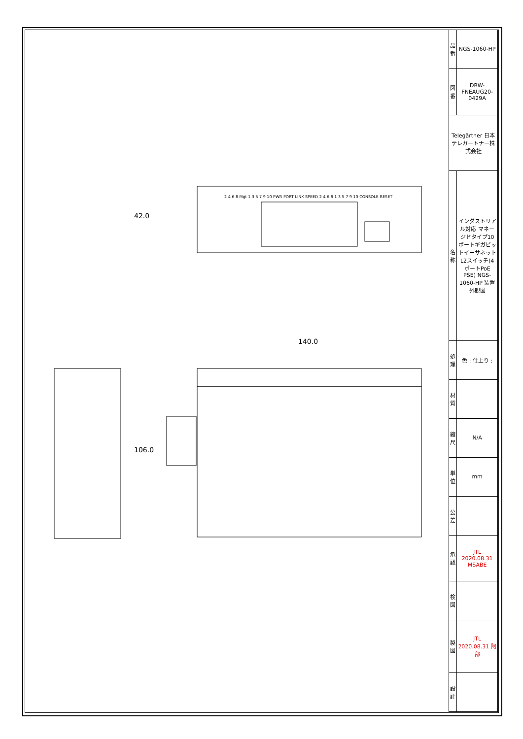42.0
140.0
106.0
2 4 6 8 Mgt 1 3 5 7 9 10 PWR PORT LINK SPEED 2 4 6 8 1 3 5 7 9 10 CONSOLE RESET
| 品番 | NGS-1060-HP |
| 図番 | DRW-FNEAUG20-0429A |
| Telegärtner 日本テレガートナー株式会社 | |
| 名称 | インダストリアル対応 マネージドタイプ10ポートギガビットイーサネットL2スイッチ(4ポートPoE PSE) NGS-1060-HP 装置外観図 |
| 処理 | 色 : 仕上り : |
| 材質 | |
| 縮尺 | N/A |
| 単位 | mm |
| 公差 | |
| 承認 | JTL 2020.08.31 MSABE |
| 検図 | |
| 製図 | JTL 2020.08.31 阿部 |
| 設計 | |